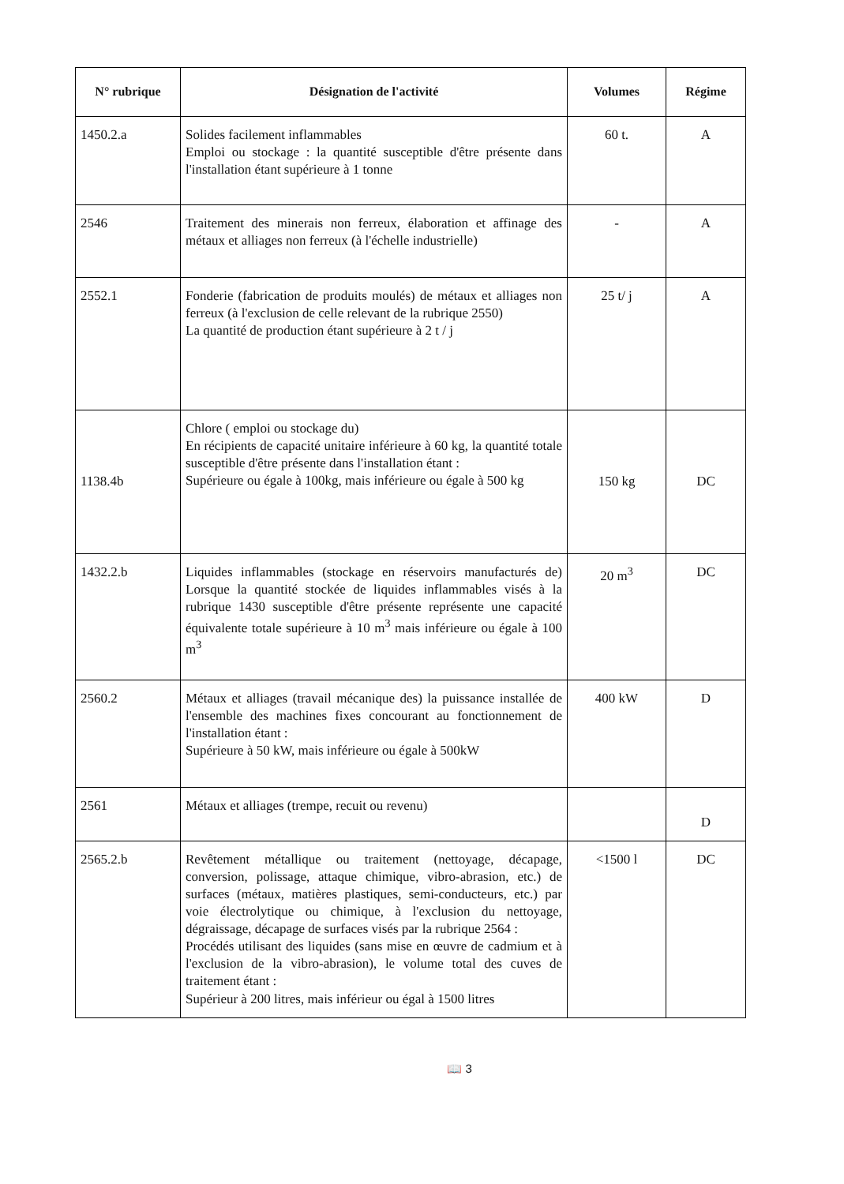| N° rubrique | Désignation de l'activité | Volumes | Régime |
| --- | --- | --- | --- |
| 1450.2.a | Solides facilement inflammables Emploi ou stockage : la quantité susceptible d'être présente dans l'installation étant supérieure à 1 tonne | 60 t. | A |
| 2546 | Traitement des minerais non ferreux, élaboration et affinage des métaux et alliages non ferreux (à l'échelle industrielle) | - | A |
| 2552.1 | Fonderie (fabrication de produits moulés) de métaux et alliages non ferreux (à l'exclusion de celle relevant de la rubrique 2550) La quantité de production étant supérieure à 2 t / j | 25 t/ j | A |
| 1138.4b | Chlore ( emploi ou stockage du) En récipients de capacité unitaire inférieure à 60 kg, la quantité totale susceptible d'être présente dans l'installation étant : Supérieure ou égale à 100kg, mais inférieure ou égale à 500 kg | 150 kg | DC |
| 1432.2.b | Liquides inflammables (stockage en réservoirs manufacturés de) Lorsque la quantité stockée de liquides inflammables visés à la rubrique 1430 susceptible d'être présente représente une capacité équivalente totale supérieure à 10 m<sup>3</sup> mais inférieure ou égale à 100 m<sup>3</sup> | 20 m<sup>3</sup> | DC |
| 2560.2 | Métaux et alliages (travail mécanique des) la puissance installée de l'ensemble des machines fixes concourant au fonctionnement de l'installation étant : Supérieure à 50 kW, mais inférieure ou égale à 500kW | 400 kW | D |
| 2561 | Métaux et alliages (trempe, recuit ou revenu) | | D |
| 2565.2.b | Revêtement métallique ou traitement (nettoyage, décapage, conversion, polissage, attaque chimique, vibro-abrasion, etc.) de surfaces (métaux, matières plastiques, semi-conducteurs, etc.) par voie électrolytique ou chimique, à l'exclusion du nettoyage, dégraissage, décapage de surfaces visés par la rubrique 2564 : Procédés utilisant des liquides (sans mise en œuvre de cadmium et à l'exclusion de la vibro-abrasion), le volume total des cuves de traitement étant : Supérieur à 200 litres, mais inférieur ou égal à 1500 litres | <1500 l | DC |
📖 3